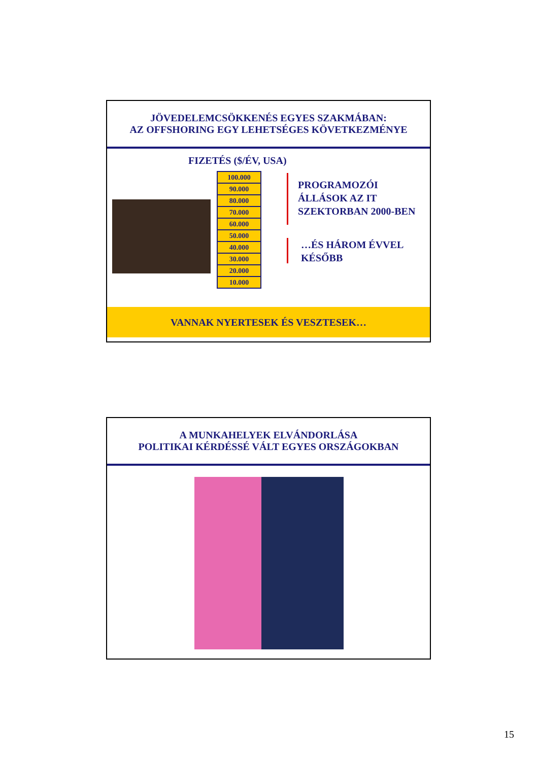JÖVEDELEMCSÖKKENÉS EGYES SZAKMÁBAN:
AZ OFFSHORING EGY LEHETSÉGES KÖVETKEZMÉNYE
FIZETÉS ($/ÉV, USA)
| 100.000 |
| 90.000 |
| 80.000 |
| 70.000 |
| 60.000 |
| 50.000 |
| 40.000 |
| 30.000 |
| 20.000 |
| 10.000 |
PROGRAMOZÓI
ÁLLÁSOK AZ IT
SZEKTORBAN 2000-BEN
…ÉS HÁROM ÉVVEL
KÉSŐBB
VANNAK NYERTESEK ÉS VESZTESEK…
A MUNKAHELYEK ELVÁNDORLÁSA
POLITIKAI KÉRDÉSSÉ VÁLT EGYES ORSZÁGOKBAN
15